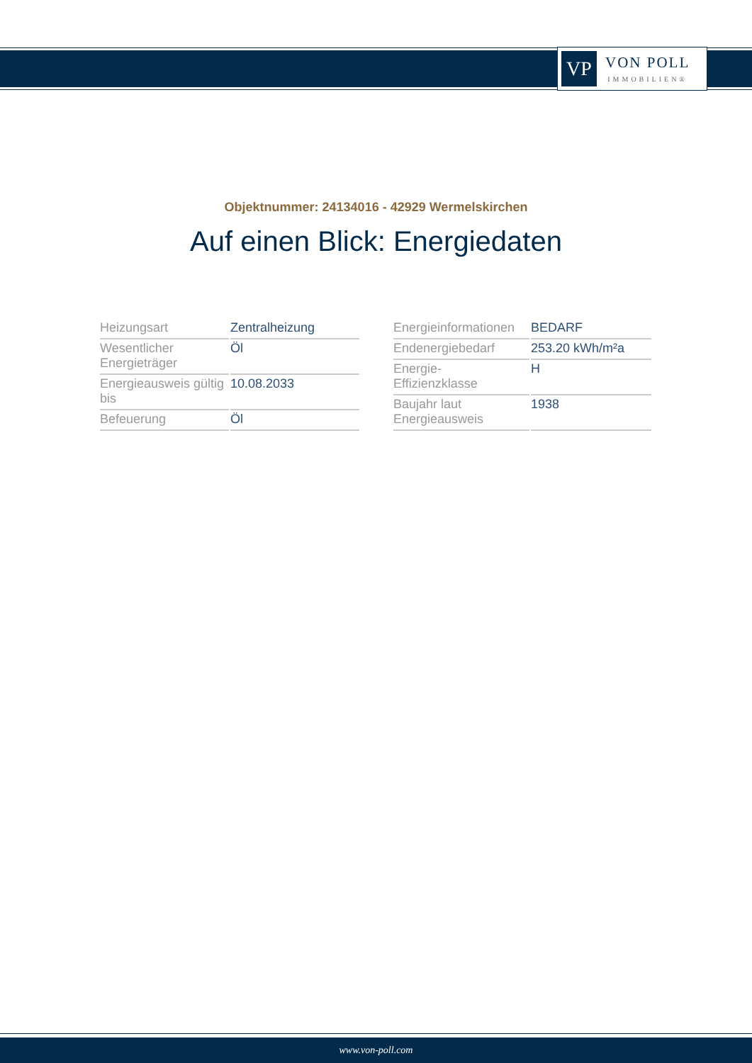VP
VON POLL
IMMOBILIEN®
Objektnummer: 24134016 - 42929 Wermelskirchen
Auf einen Blick: Energiedaten
| Heizungsart | Zentralheizung |
| Wesentlicher Energieträger | Öl |
| Energieausweis gültig bis | 10.08.2033 |
| Befeuerung | Öl |
| Energieinformationen | BEDARF |
| Endenergiebedarf | 253.20 kWh/m²a |
| Energie- Effizienzklasse | H |
| Baujahr laut Energieausweis | 1938 |
www.von-poll.com